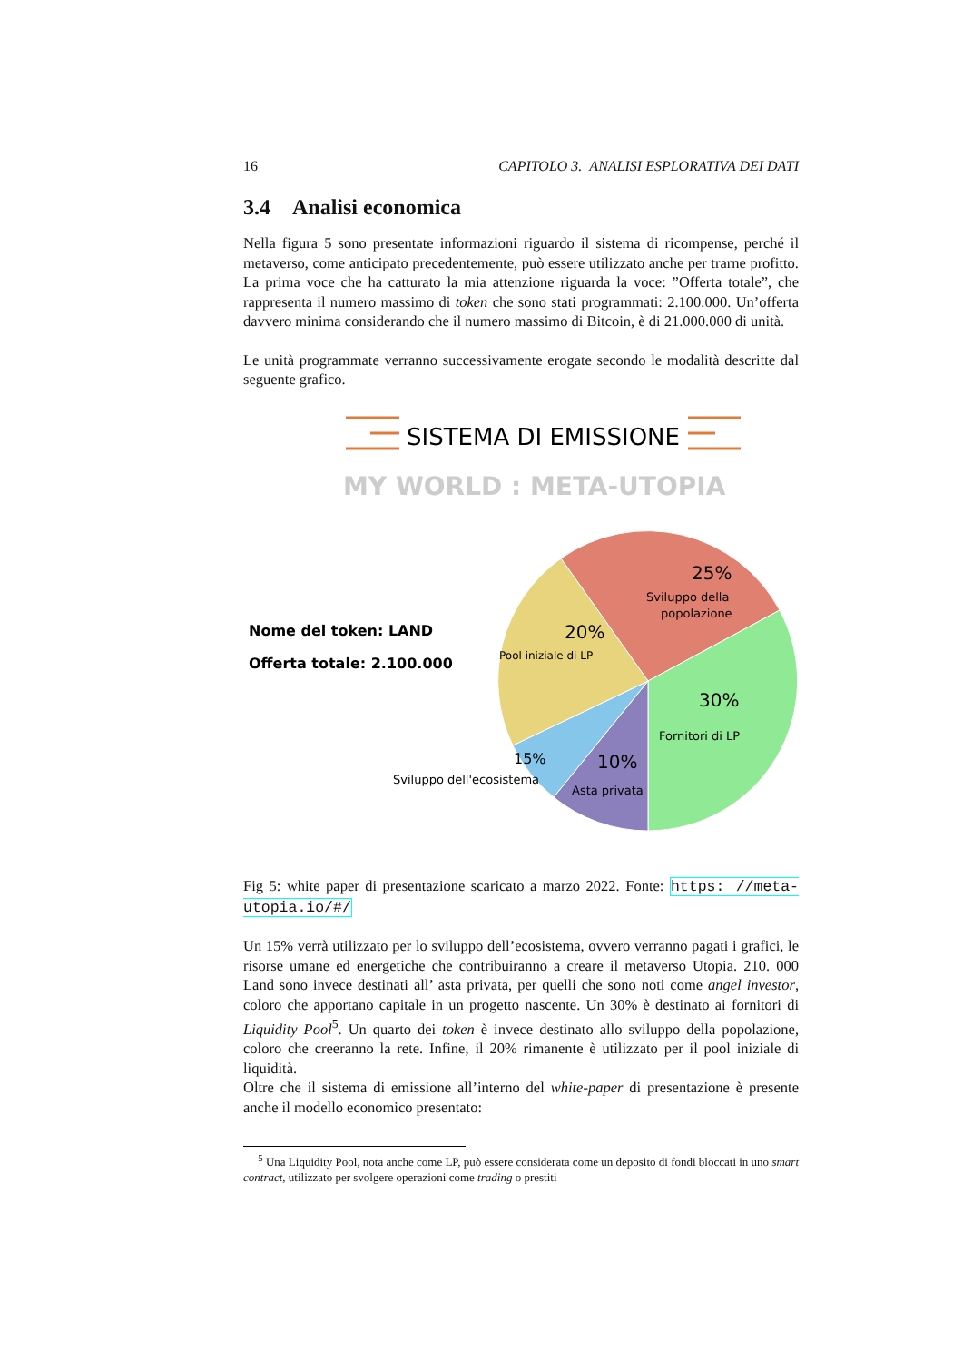16 CAPITOLO 3. ANALISI ESPLORATIVA DEI DATI
3.4 Analisi economica
Nella figura 5 sono presentate informazioni riguardo il sistema di ricompense, perché il metaverso, come anticipato precedentemente, può essere utilizzato anche per trarne profitto. La prima voce che ha catturato la mia attenzione riguarda la voce: ”Offerta totale”, che rappresenta il numero massimo di token che sono stati programmati: 2.100.000. Un’offerta davvero minima considerando che il numero massimo di Bitcoin, è di 21.000.000 di unità.
Le unità programmate verranno successivamente erogate secondo le modalità descritte dal seguente grafico.
SISTEMA DI EMISSIONE
MY WORLD : META-UTOPIA
Nome del token: LAND
Offerta totale: 2.100.000
25%
Sviluppo della
popolazione
20%
Pool iniziale di LP
30%
Fornitori di LP
15%
10%
Sviluppo dell'ecosistema
Asta privata
Fig 5: white paper di presentazione scaricato a marzo 2022. Fonte: https: //meta-utopia.io/#/
Un 15% verrà utilizzato per lo sviluppo dell’ecosistema, ovvero verranno pagati i grafici, le risorse umane ed energetiche che contribuiranno a creare il metaverso Utopia. 210. 000 Land sono invece destinati all’ asta privata, per quelli che sono noti come angel investor, coloro che apportano capitale in un progetto nascente. Un 30% è destinato ai fornitori di Liquidity Pool<sup>5</sup>. Un quarto dei token è invece destinato allo sviluppo della popolazione, coloro che creeranno la rete. Infine, il 20% rimanente è utilizzato per il pool iniziale di liquidità.
Oltre che il sistema di emissione all’interno del white-paper di presentazione è presente anche il modello economico presentato:
<sup>5</sup> Una Liquidity Pool, nota anche come LP, può essere considerata come un deposito di fondi bloccati in uno smart contract, utilizzato per svolgere operazioni come trading o prestiti